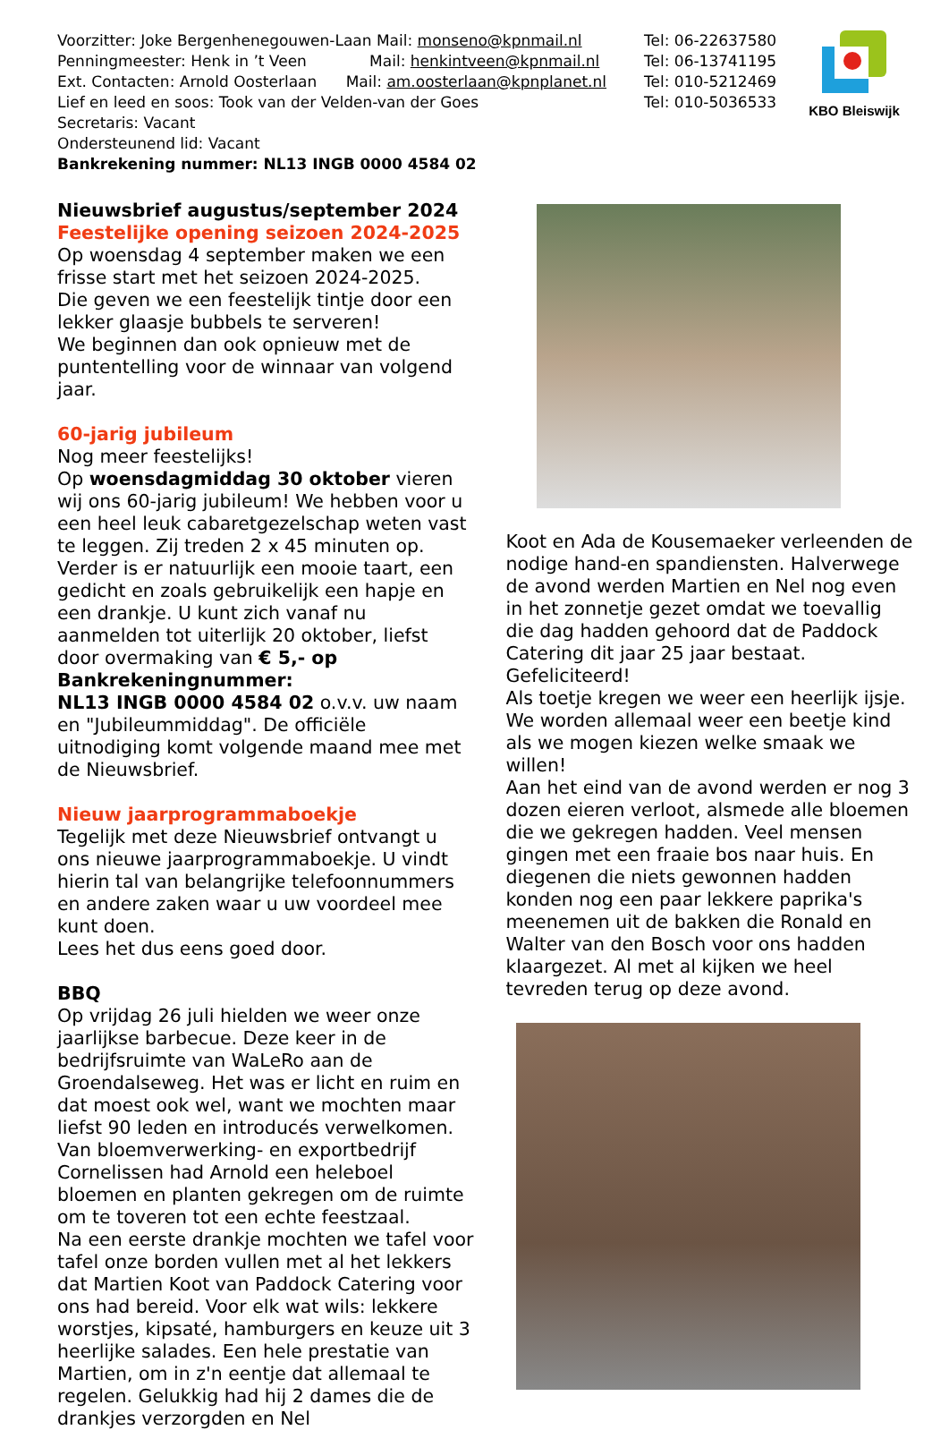Voorzitter: Joke Bergenhenegouwen-Laan Mail: monseno@kpnmail.nl
Penningmeester: Henk in ’t Veen Mail: henkintveen@kpnmail.nl
Ext. Contacten: Arnold Oosterlaan Mail: am.oosterlaan@kpnplanet.nl
Lief en leed en soos: Took van der Velden-van der Goes
Secretaris: Vacant
Ondersteunend lid: Vacant
Bankrekening nummer: NL13 INGB 0000 4584 02
Tel: 06-22637580
Tel: 06-13741195
Tel: 010-5212469
Tel: 010-5036533
KBO Bleiswijk
Nieuwsbrief augustus/september 2024
Feestelijke opening seizoen 2024-2025
Op woensdag 4 september maken we een frisse start met het seizoen 2024-2025.
Die geven we een feestelijk tintje door een lekker glaasje bubbels te serveren!
We beginnen dan ook opnieuw met de puntentelling voor de winnaar van volgend jaar.
60-jarig jubileum
Nog meer feestelijks!
Op woensdagmiddag 30 oktober vieren wij ons 60-jarig jubileum! We hebben voor u een heel leuk cabaretgezelschap weten vast te leggen. Zij treden 2 x 45 minuten op.
Verder is er natuurlijk een mooie taart, een gedicht en zoals gebruikelijk een hapje en een drankje. U kunt zich vanaf nu aanmelden tot uiterlijk 20 oktober, liefst door overmaking van € 5,- op Bankrekeningnummer:
NL13 INGB 0000 4584 02 o.v.v. uw naam en "Jubileummiddag". De officiële uitnodiging komt volgende maand mee met de Nieuwsbrief.
Nieuw jaarprogrammaboekje
Tegelijk met deze Nieuwsbrief ontvangt u ons nieuwe jaarprogrammaboekje. U vindt hierin tal van belangrijke telefoonnummers en andere zaken waar u uw voordeel mee kunt doen.
Lees het dus eens goed door.
BBQ
Op vrijdag 26 juli hielden we weer onze jaarlijkse barbecue. Deze keer in de bedrijfsruimte van WaLeRo aan de Groendalseweg. Het was er licht en ruim en dat moest ook wel, want we mochten maar liefst 90 leden en introducés verwelkomen.
Van bloemverwerking- en exportbedrijf Cornelissen had Arnold een heleboel bloemen en planten gekregen om de ruimte om te toveren tot een echte feestzaal.
Na een eerste drankje mochten we tafel voor tafel onze borden vullen met al het lekkers dat Martien Koot van Paddock Catering voor ons had bereid. Voor elk wat wils: lekkere worstjes, kipsaté, hamburgers en keuze uit 3 heerlijke salades. Een hele prestatie van Martien, om in z'n eentje dat allemaal te regelen. Gelukkig had hij 2 dames die de drankjes verzorgden en Nel
Koot en Ada de Kousemaeker verleenden de nodige hand-en spandiensten. Halverwege de avond werden Martien en Nel nog even in het zonnetje gezet omdat we toevallig die dag hadden gehoord dat de Paddock Catering dit jaar 25 jaar bestaat. Gefeliciteerd!
Als toetje kregen we weer een heerlijk ijsje.
We worden allemaal weer een beetje kind als we mogen kiezen welke smaak we willen!
Aan het eind van de avond werden er nog 3 dozen eieren verloot, alsmede alle bloemen die we gekregen hadden. Veel mensen gingen met een fraaie bos naar huis. En diegenen die niets gewonnen hadden konden nog een paar lekkere paprika's meenemen uit de bakken die Ronald en Walter van den Bosch voor ons hadden klaargezet. Al met al kijken we heel tevreden terug op deze avond.